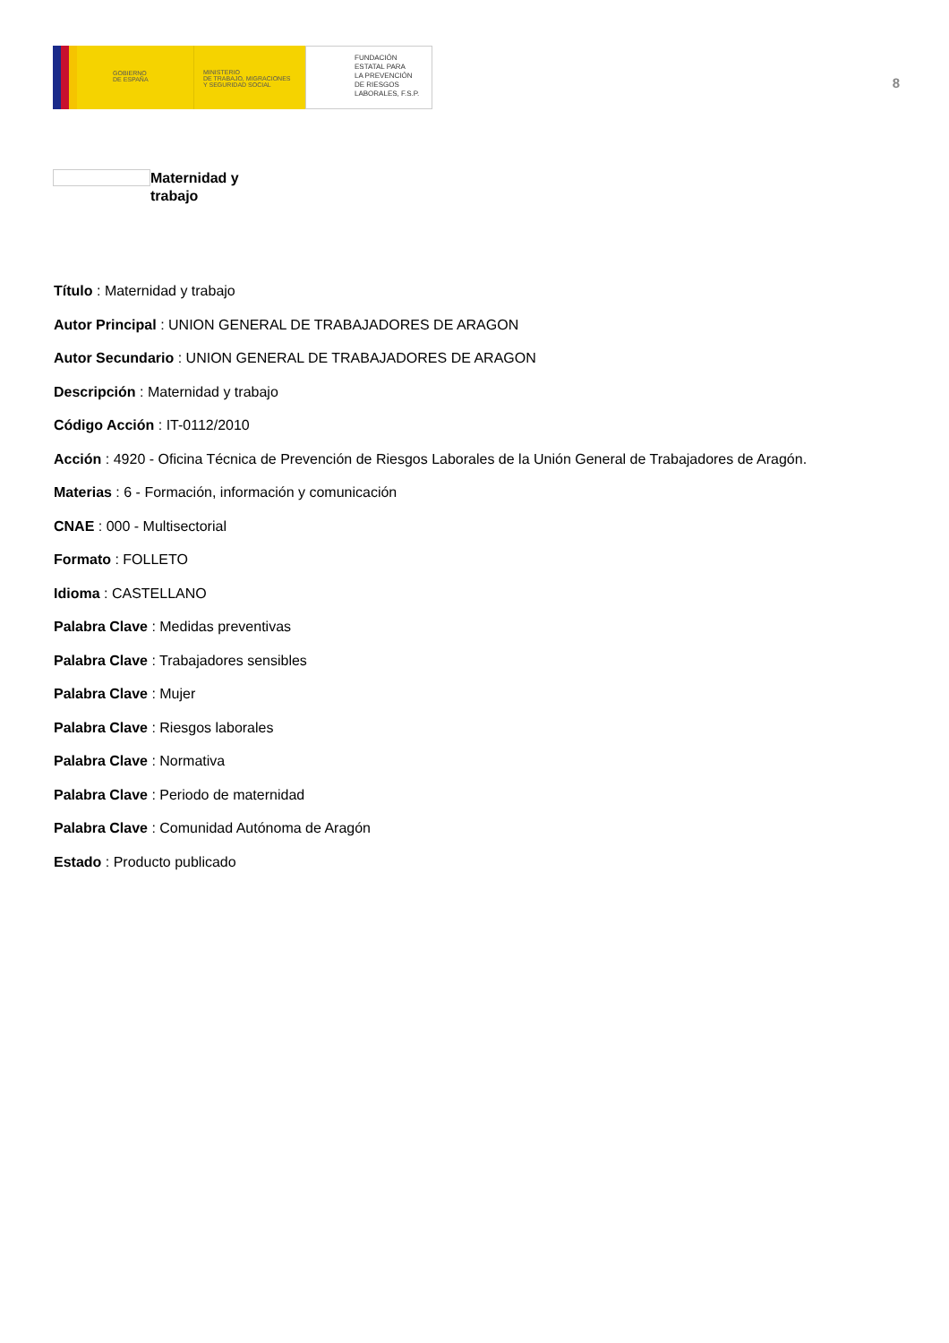GOBIERNO
DE ESPAÑA
MINISTERIO
DE TRABAJO, MIGRACIONES
Y SEGURIDAD SOCIAL
FUNDACIÓN
ESTATAL PARA
LA PREVENCIÓN
DE RIESGOS
LABORALES, F.S.P.
8
Maternidad y
trabajo
Título : Maternidad y trabajo
Autor Principal : UNION GENERAL DE TRABAJADORES DE ARAGON
Autor Secundario : UNION GENERAL DE TRABAJADORES DE ARAGON
Descripción : Maternidad y trabajo
Código Acción : IT-0112/2010
Acción : 4920 - Oficina Técnica de Prevención de Riesgos Laborales de la Unión General de Trabajadores de Aragón.
Materias : 6 - Formación, información y comunicación
CNAE : 000 - Multisectorial
Formato : FOLLETO
Idioma : CASTELLANO
Palabra Clave : Medidas preventivas
Palabra Clave : Trabajadores sensibles
Palabra Clave : Mujer
Palabra Clave : Riesgos laborales
Palabra Clave : Normativa
Palabra Clave : Periodo de maternidad
Palabra Clave : Comunidad Autónoma de Aragón
Estado : Producto publicado